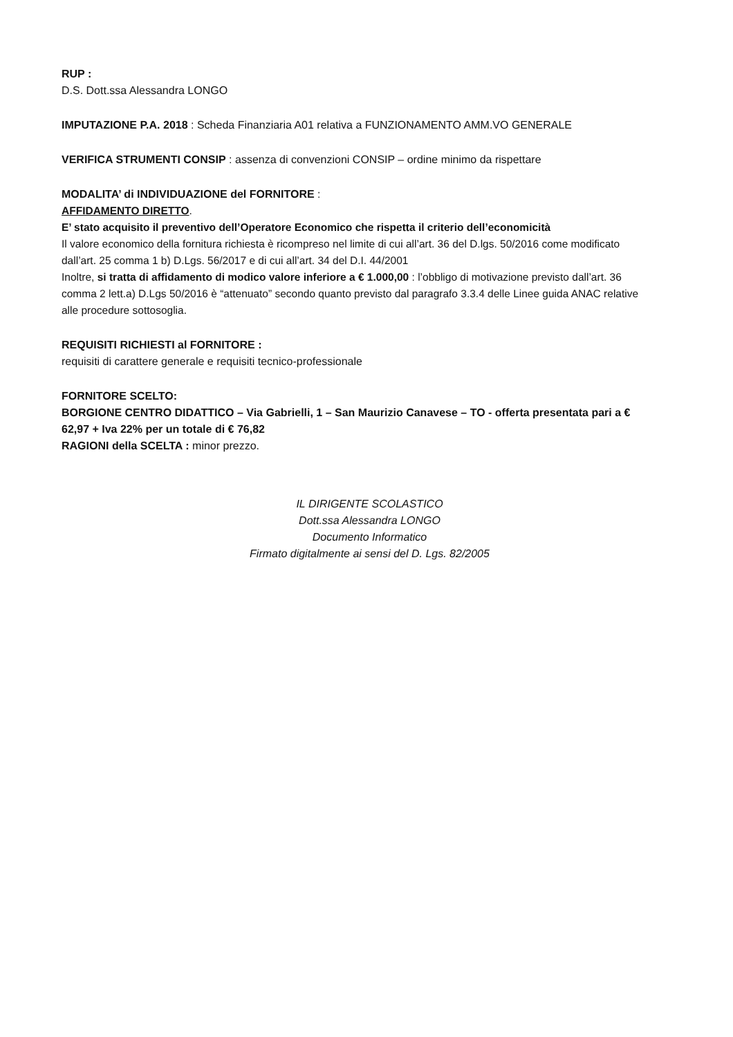RUP :
D.S. Dott.ssa Alessandra LONGO
IMPUTAZIONE P.A. 2018 : Scheda Finanziaria A01 relativa a FUNZIONAMENTO AMM.VO GENERALE
VERIFICA STRUMENTI CONSIP : assenza di convenzioni CONSIP – ordine minimo da rispettare
MODALITA’ di INDIVIDUAZIONE del FORNITORE :
AFFIDAMENTO DIRETTO.
E’ stato acquisito il preventivo dell’Operatore Economico che rispetta il criterio dell’economicità
Il valore economico della fornitura richiesta è ricompreso nel limite di cui all’art. 36 del D.lgs. 50/2016 come modificato dall’art. 25 comma 1 b) D.Lgs. 56/2017 e di cui all’art. 34 del D.I. 44/2001
Inoltre, si tratta di affidamento di modico valore inferiore a € 1.000,00 : l’obbligo di motivazione previsto dall’art. 36 comma 2 lett.a) D.Lgs 50/2016 è “attenuato” secondo quanto previsto dal paragrafo 3.3.4 delle Linee guida ANAC relative alle procedure sottosoglia.
REQUISITI RICHIESTI al FORNITORE :
requisiti di carattere generale e requisiti tecnico-professionale
FORNITORE SCELTO:
BORGIONE CENTRO DIDATTICO – Via Gabrielli, 1 – San Maurizio Canavese – TO - offerta presentata pari a € 62,97 + Iva 22% per un totale di € 76,82
RAGIONI della SCELTA : minor prezzo.
IL DIRIGENTE SCOLASTICO
Dott.ssa Alessandra LONGO
Documento Informatico
Firmato digitalmente ai sensi del D. Lgs. 82/2005